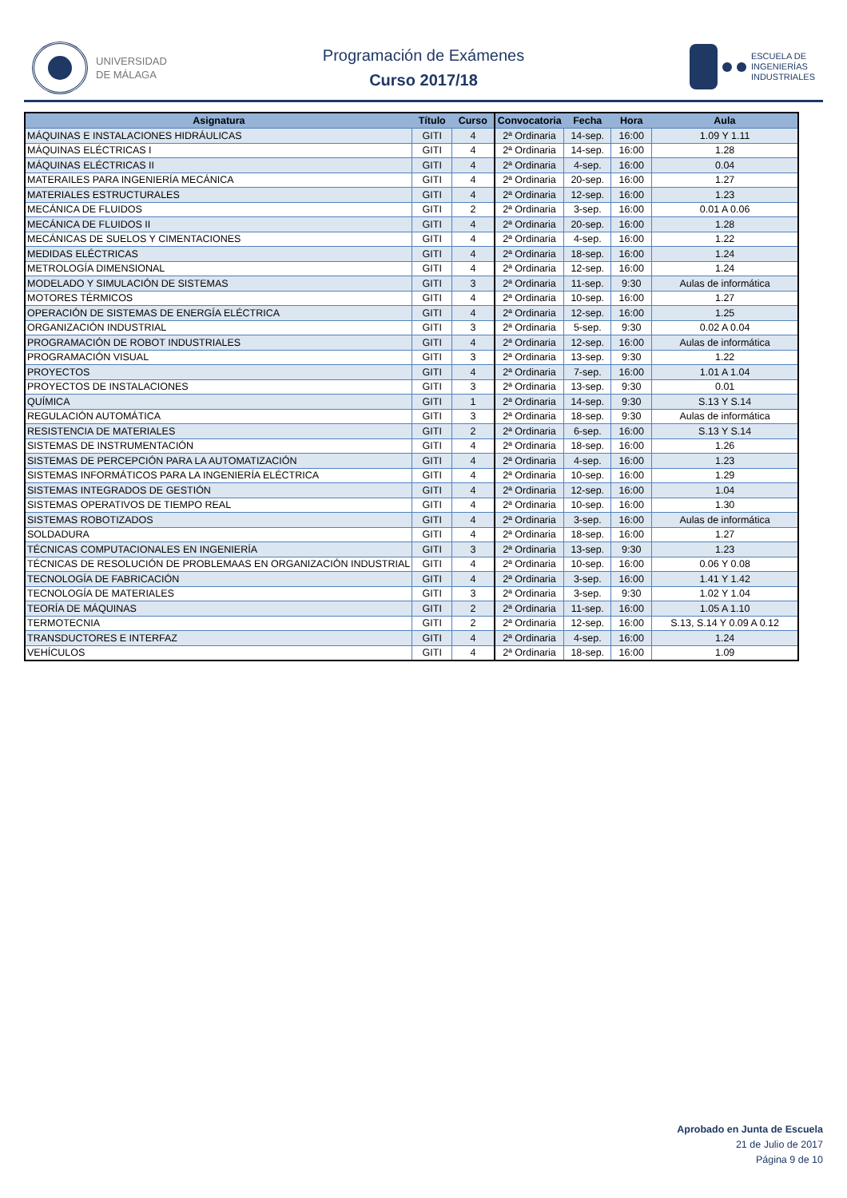UNIVERSIDAD
DE MÁLAGA
Programación de Exámenes
Curso 2017/18
ESCUELA DE
INGENIERÍAS
INDUSTRIALES
| Asignatura | Título | Curso | Convocatoria | Fecha | Hora | Aula |
| --- | --- | --- | --- | --- | --- | --- |
| MÁQUINAS E INSTALACIONES HIDRÁULICAS | GITI | 4 | 2ª Ordinaria | 14-sep. | 16:00 | 1.09 Y 1.11 |
| MÁQUINAS ELÉCTRICAS I | GITI | 4 | 2ª Ordinaria | 14-sep. | 16:00 | 1.28 |
| MÁQUINAS ELÉCTRICAS II | GITI | 4 | 2ª Ordinaria | 4-sep. | 16:00 | 0.04 |
| MATERAILES PARA INGENIERÍA MECÁNICA | GITI | 4 | 2ª Ordinaria | 20-sep. | 16:00 | 1.27 |
| MATERIALES ESTRUCTURALES | GITI | 4 | 2ª Ordinaria | 12-sep. | 16:00 | 1.23 |
| MECÁNICA DE FLUIDOS | GITI | 2 | 2ª Ordinaria | 3-sep. | 16:00 | 0.01 A 0.06 |
| MECÁNICA DE FLUIDOS II | GITI | 4 | 2ª Ordinaria | 20-sep. | 16:00 | 1.28 |
| MECÁNICAS DE SUELOS Y CIMENTACIONES | GITI | 4 | 2ª Ordinaria | 4-sep. | 16:00 | 1.22 |
| MEDIDAS ELÉCTRICAS | GITI | 4 | 2ª Ordinaria | 18-sep. | 16:00 | 1.24 |
| METROLOGÍA DIMENSIONAL | GITI | 4 | 2ª Ordinaria | 12-sep. | 16:00 | 1.24 |
| MODELADO Y SIMULACIÓN DE SISTEMAS | GITI | 3 | 2ª Ordinaria | 11-sep. | 9:30 | Aulas de informática |
| MOTORES TÉRMICOS | GITI | 4 | 2ª Ordinaria | 10-sep. | 16:00 | 1.27 |
| OPERACIÓN DE SISTEMAS DE ENERGÍA ELÉCTRICA | GITI | 4 | 2ª Ordinaria | 12-sep. | 16:00 | 1.25 |
| ORGANIZACIÓN INDUSTRIAL | GITI | 3 | 2ª Ordinaria | 5-sep. | 9:30 | 0.02 A 0.04 |
| PROGRAMACIÓN DE ROBOT INDUSTRIALES | GITI | 4 | 2ª Ordinaria | 12-sep. | 16:00 | Aulas de informática |
| PROGRAMACIÓN VISUAL | GITI | 3 | 2ª Ordinaria | 13-sep. | 9:30 | 1.22 |
| PROYECTOS | GITI | 4 | 2ª Ordinaria | 7-sep. | 16:00 | 1.01 A 1.04 |
| PROYECTOS DE INSTALACIONES | GITI | 3 | 2ª Ordinaria | 13-sep. | 9:30 | 0.01 |
| QUÍMICA | GITI | 1 | 2ª Ordinaria | 14-sep. | 9:30 | S.13 Y S.14 |
| REGULACIÓN AUTOMÁTICA | GITI | 3 | 2ª Ordinaria | 18-sep. | 9:30 | Aulas de informática |
| RESISTENCIA DE MATERIALES | GITI | 2 | 2ª Ordinaria | 6-sep. | 16:00 | S.13 Y S.14 |
| SISTEMAS DE INSTRUMENTACIÓN | GITI | 4 | 2ª Ordinaria | 18-sep. | 16:00 | 1.26 |
| SISTEMAS DE PERCEPCIÓN PARA LA AUTOMATIZACIÓN | GITI | 4 | 2ª Ordinaria | 4-sep. | 16:00 | 1.23 |
| SISTEMAS INFORMÁTICOS PARA LA INGENIERÍA ELÉCTRICA | GITI | 4 | 2ª Ordinaria | 10-sep. | 16:00 | 1.29 |
| SISTEMAS INTEGRADOS DE GESTIÓN | GITI | 4 | 2ª Ordinaria | 12-sep. | 16:00 | 1.04 |
| SISTEMAS OPERATIVOS DE TIEMPO REAL | GITI | 4 | 2ª Ordinaria | 10-sep. | 16:00 | 1.30 |
| SISTEMAS ROBOTIZADOS | GITI | 4 | 2ª Ordinaria | 3-sep. | 16:00 | Aulas de informática |
| SOLDADURA | GITI | 4 | 2ª Ordinaria | 18-sep. | 16:00 | 1.27 |
| TÉCNICAS COMPUTACIONALES EN INGENIERÍA | GITI | 3 | 2ª Ordinaria | 13-sep. | 9:30 | 1.23 |
| TÉCNICAS DE RESOLUCIÓN DE PROBLEMAAS EN ORGANIZACIÓN INDUSTRIAL | GITI | 4 | 2ª Ordinaria | 10-sep. | 16:00 | 0.06 Y 0.08 |
| TECNOLOGÍA DE FABRICACIÓN | GITI | 4 | 2ª Ordinaria | 3-sep. | 16:00 | 1.41 Y 1.42 |
| TECNOLOGÍA DE MATERIALES | GITI | 3 | 2ª Ordinaria | 3-sep. | 9:30 | 1.02 Y 1.04 |
| TEORÍA DE MÁQUINAS | GITI | 2 | 2ª Ordinaria | 11-sep. | 16:00 | 1.05 A 1.10 |
| TERMOTECNIA | GITI | 2 | 2ª Ordinaria | 12-sep. | 16:00 | S.13, S.14 Y 0.09 A 0.12 |
| TRANSDUCTORES E INTERFAZ | GITI | 4 | 2ª Ordinaria | 4-sep. | 16:00 | 1.24 |
| VEHÍCULOS | GITI | 4 | 2ª Ordinaria | 18-sep. | 16:00 | 1.09 |
Aprobado en Junta de Escuela
21 de Julio de 2017
Página 9 de 10